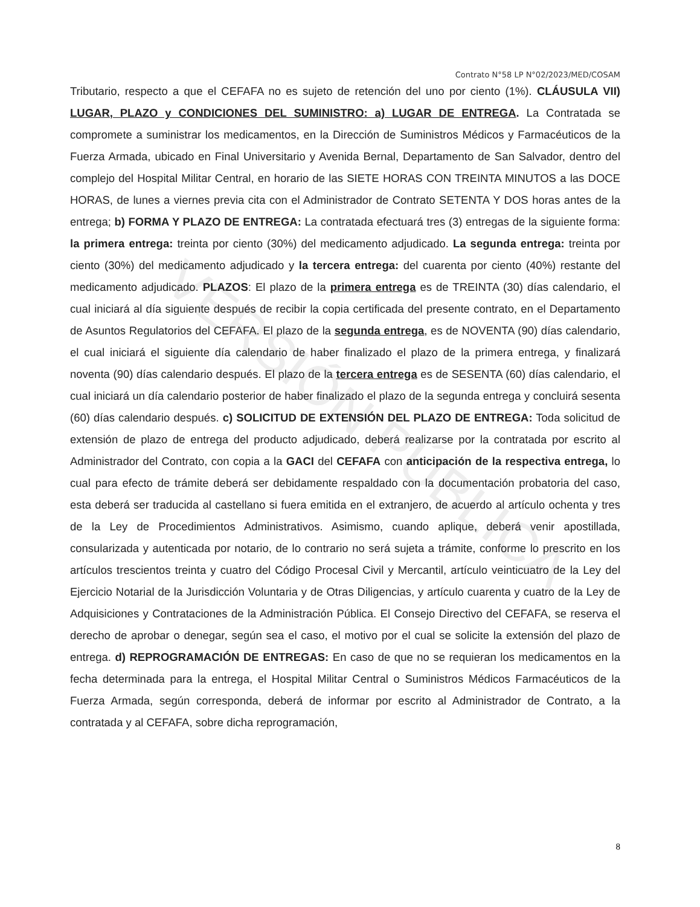VERSIÓN PÚBLICA
Contrato N°58 LP N°02/2023/MED/COSAM
Tributario, respecto a que el CEFAFA no es sujeto de retención del uno por ciento (1%). CLÁUSULA VII) LUGAR, PLAZO y CONDICIONES DEL SUMINISTRO: a) LUGAR DE ENTREGA. La Contratada se compromete a suministrar los medicamentos, en la Dirección de Suministros Médicos y Farmacéuticos de la Fuerza Armada, ubicado en Final Universitario y Avenida Bernal, Departamento de San Salvador, dentro del complejo del Hospital Militar Central, en horario de las SIETE HORAS CON TREINTA MINUTOS a las DOCE HORAS, de lunes a viernes previa cita con el Administrador de Contrato SETENTA Y DOS horas antes de la entrega; b) FORMA Y PLAZO DE ENTREGA: La contratada efectuará tres (3) entregas de la siguiente forma: la primera entrega: treinta por ciento (30%) del medicamento adjudicado. La segunda entrega: treinta por ciento (30%) del medicamento adjudicado y la tercera entrega: del cuarenta por ciento (40%) restante del medicamento adjudicado. PLAZOS: El plazo de la primera entrega es de TREINTA (30) días calendario, el cual iniciará al día siguiente después de recibir la copia certificada del presente contrato, en el Departamento de Asuntos Regulatorios del CEFAFA. El plazo de la segunda entrega, es de NOVENTA (90) días calendario, el cual iniciará el siguiente día calendario de haber finalizado el plazo de la primera entrega, y finalizará noventa (90) días calendario después. El plazo de la tercera entrega es de SESENTA (60) días calendario, el cual iniciará un día calendario posterior de haber finalizado el plazo de la segunda entrega y concluirá sesenta (60) días calendario después. c) SOLICITUD DE EXTENSIÓN DEL PLAZO DE ENTREGA: Toda solicitud de extensión de plazo de entrega del producto adjudicado, deberá realizarse por la contratada por escrito al Administrador del Contrato, con copia a la GACI del CEFAFA con anticipación de la respectiva entrega, lo cual para efecto de trámite deberá ser debidamente respaldado con la documentación probatoria del caso, esta deberá ser traducida al castellano si fuera emitida en el extranjero, de acuerdo al artículo ochenta y tres de la Ley de Procedimientos Administrativos. Asimismo, cuando aplique, deberá venir apostillada, consularizada y autenticada por notario, de lo contrario no será sujeta a trámite, conforme lo prescrito en los artículos trescientos treinta y cuatro del Código Procesal Civil y Mercantil, artículo veinticuatro de la Ley del Ejercicio Notarial de la Jurisdicción Voluntaria y de Otras Diligencias, y artículo cuarenta y cuatro de la Ley de Adquisiciones y Contrataciones de la Administración Pública. El Consejo Directivo del CEFAFA, se reserva el derecho de aprobar o denegar, según sea el caso, el motivo por el cual se solicite la extensión del plazo de entrega. d) REPROGRAMACIÓN DE ENTREGAS: En caso de que no se requieran los medicamentos en la fecha determinada para la entrega, el Hospital Militar Central o Suministros Médicos Farmacéuticos de la Fuerza Armada, según corresponda, deberá de informar por escrito al Administrador de Contrato, a la contratada y al CEFAFA, sobre dicha reprogramación,
8